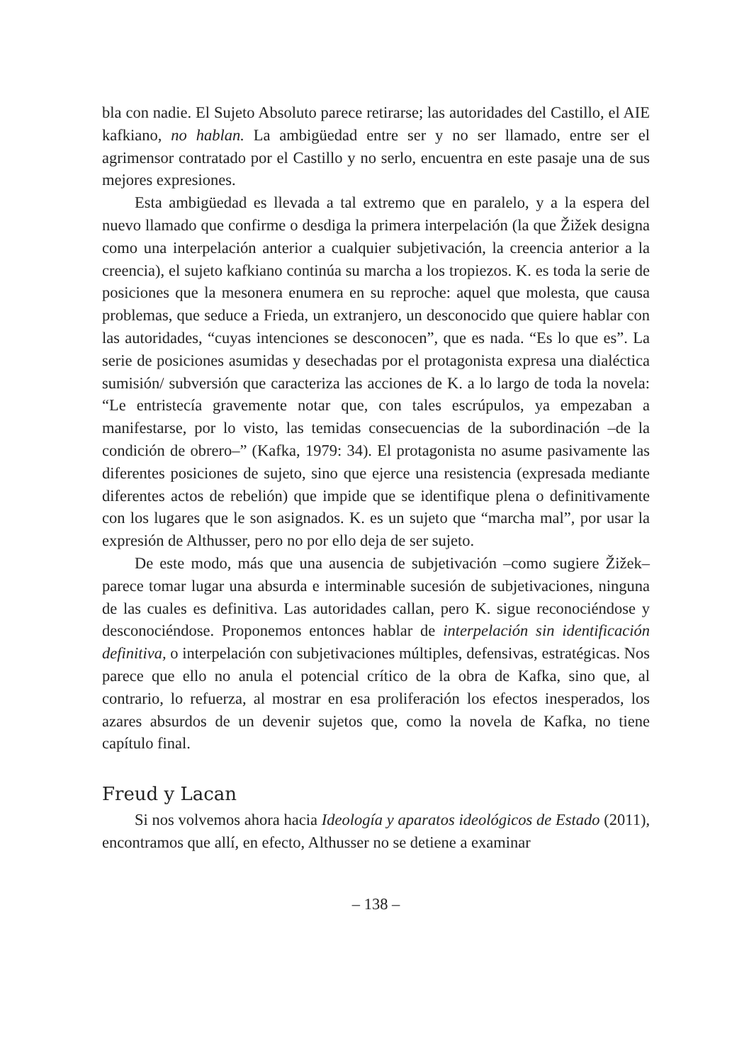bla con nadie. El Sujeto Absoluto parece retirarse; las autoridades del Castillo, el AIE kafkiano, no hablan. La ambigüedad entre ser y no ser llamado, entre ser el agrimensor contratado por el Castillo y no serlo, encuentra en este pasaje una de sus mejores expresiones.
Esta ambigüedad es llevada a tal extremo que en paralelo, y a la espera del nuevo llamado que confirme o desdiga la primera interpelación (la que Žižek designa como una interpelación anterior a cualquier subjetivación, la creencia anterior a la creencia), el sujeto kafkiano continúa su marcha a los tropiezos. K. es toda la serie de posiciones que la mesonera enumera en su reproche: aquel que molesta, que causa problemas, que seduce a Frieda, un extranjero, un desconocido que quiere hablar con las autoridades, “cuyas intenciones se desconocen”, que es nada. “Es lo que es”. La serie de posiciones asumidas y desechadas por el protagonista expresa una dialéctica sumisión/ subversión que caracteriza las acciones de K. a lo largo de toda la novela: “Le entristecía gravemente notar que, con tales escrúpulos, ya empezaban a manifestarse, por lo visto, las temidas consecuencias de la subordinación –de la condición de obrero–” (Kafka, 1979: 34). El protagonista no asume pasivamente las diferentes posiciones de sujeto, sino que ejerce una resistencia (expresada mediante diferentes actos de rebelión) que impide que se identifique plena o definitivamente con los lugares que le son asignados. K. es un sujeto que “marcha mal”, por usar la expresión de Althusser, pero no por ello deja de ser sujeto.
De este modo, más que una ausencia de subjetivación –como sugiere Žižek– parece tomar lugar una absurda e interminable sucesión de subjetivaciones, ninguna de las cuales es definitiva. Las autoridades callan, pero K. sigue reconociéndose y desconociéndose. Proponemos entonces hablar de interpelación sin identificación definitiva, o interpelación con subjetivaciones múltiples, defensivas, estratégicas. Nos parece que ello no anula el potencial crítico de la obra de Kafka, sino que, al contrario, lo refuerza, al mostrar en esa proliferación los efectos inesperados, los azares absurdos de un devenir sujetos que, como la novela de Kafka, no tiene capítulo final.
Freud y Lacan
Si nos volvemos ahora hacia Ideología y aparatos ideológicos de Estado (2011), encontramos que allí, en efecto, Althusser no se detiene a examinar
– 138 –